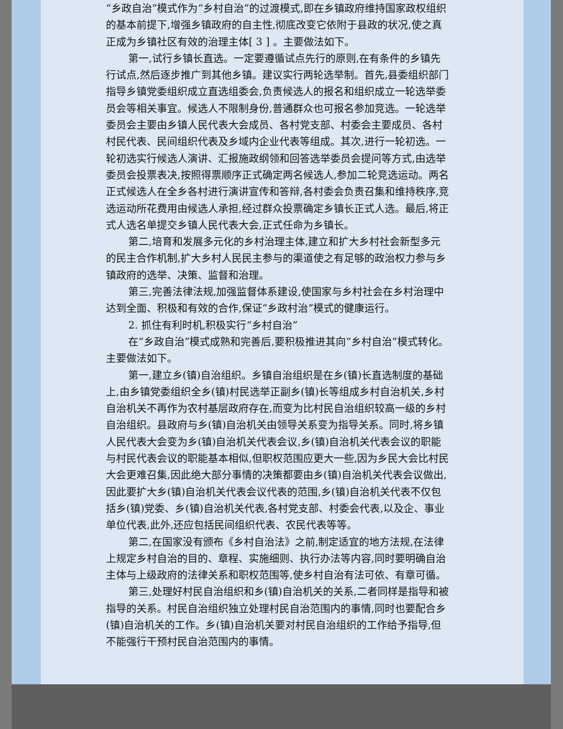“乡政自治”模式作为“乡村自治”的过渡模式,即在乡镇政府维持国家政权组织的基本前提下,增强乡镇政府的自主性,彻底改变它依附于县政的状况,使之真正成为乡镇社区有效的治理主体[ 3 ] 。主要做法如下。
第一,试行乡镇长直选。一定要遵循试点先行的原则,在有条件的乡镇先行试点,然后逐步推广到其他乡镇。建议实行两轮选举制。首先,县委组织部门指导乡镇党委组织成立直选组委会,负责候选人的报名和组织成立一轮选举委员会等相关事宜。候选人不限制身份,普通群众也可报名参加竞选。一轮选举委员会主要由乡镇人民代表大会成员、各村党支部、村委会主要成员、各村村民代表、民间组织代表及乡域内企业代表等组成。其次,进行一轮初选。一轮初选实行候选人演讲、汇报施政纲领和回答选举委员会提问等方式,由选举委员会投票表决,按照得票顺序正式确定两名候选人,参加二轮竞选运动。两名正式候选人在全乡各村进行演讲宣传和答辩,各村委会负责召集和维持秩序,竞选运动所花费用由候选人承担,经过群众投票确定乡镇长正式人选。最后,将正式人选名单提交乡镇人民代表大会,正式任命为乡镇长。
第二,培育和发展多元化的乡村治理主体,建立和扩大乡村社会新型多元的民主合作机制,扩大乡村人民民主参与的渠道使之有足够的政治权力参与乡镇政府的选举、决策、监督和治理。
第三,完善法律法规,加强监督体系建设,使国家与乡村社会在乡村治理中达到全面、积极和有效的合作,保证“乡政村治”模式的健康运行。
2. 抓住有利时机,积极实行“乡村自治”
在“乡政自治”模式成熟和完善后,要积极推进其向“乡村自治”模式转化。主要做法如下。
第一,建立乡(镇)自治组织。乡镇自治组织是在乡(镇)长直选制度的基础上,由乡镇党委组织全乡(镇)村民选举正副乡(镇)长等组成乡村自治机关,乡村自治机关不再作为农村基层政府存在,而变为比村民自治组织较高一级的乡村自治组织。县政府与乡(镇)自治机关由领导关系变为指导关系。同时,将乡镇人民代表大会变为乡(镇)自治机关代表会议,乡(镇)自治机关代表会议的职能与村民代表会议的职能基本相似,但职权范围应更大一些,因为乡民大会比村民大会更难召集,因此绝大部分事情的决策都要由乡(镇)自治机关代表会议做出,因此要扩大乡(镇)自治机关代表会议代表的范围,乡(镇)自治机关代表不仅包括乡(镇)党委、乡(镇)自治机关代表,各村党支部、村委会代表,以及企、事业单位代表,此外,还应包括民间组织代表、农民代表等等。
第二,在国家没有颁布《乡村自治法》之前,制定适宜的地方法规,在法律上规定乡村自治的目的、章程、实施细则、执行办法等内容,同时要明确自治主体与上级政府的法律关系和职权范围等,使乡村自治有法可依、有章可循。
第三,处理好村民自治组织和乡(镇)自治机关的关系,二者同样是指导和被指导的关系。村民自治组织独立处理村民自治范围内的事情,同时也要配合乡(镇)自治机关的工作。乡(镇)自治机关要对村民自治组织的工作给予指导,但不能强行干预村民自治范围内的事情。